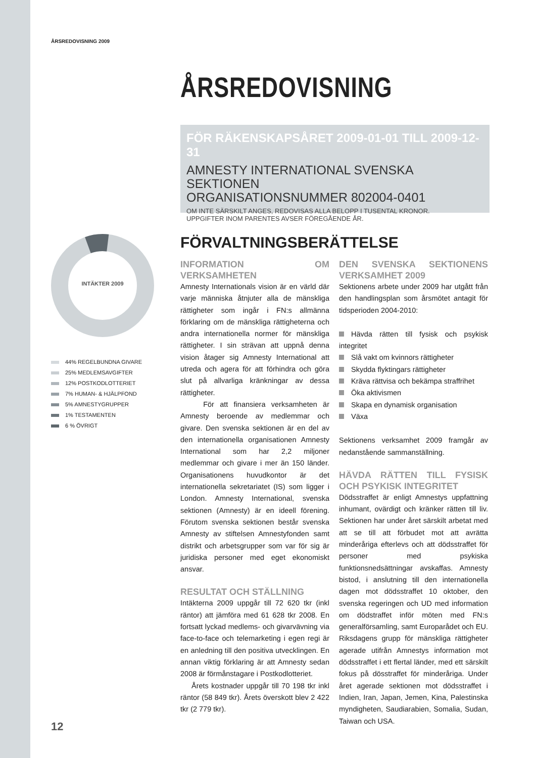ÅRSREDOVISNING 2009
ÅRSREDOVISNING
FÖR RÄKENSKAPSÅRET 2009-01-01 TILL 2009-12-31
AMNESTY INTERNATIONAL SVENSKA SEKTIONEN
ORGANISATIONSNUMMER 802004-0401
OM INTE SÄRSKILT ANGES, REDOVISAS ALLA BELOPP I TUSENTAL KRONOR.
UPPGIFTER INOM PARENTES AVSER FÖREGÅENDE ÅR.
INTÄKTER 2009
44% REGELBUNDNA GIVARE
25% MEDLEMSAVGIFTER
12% POSTKODLOTTERIET
7% HUMAN- & HJÄLPFOND
5% AMNESTYGRUPPER
1% TESTAMENTEN
6 % ÖVRIGT
FÖRVALTNINGSBERÄTTELSE
INFORMATION OM VERKSAMHETEN
Amnesty Internationals vision är en värld där varje människa åtnjuter alla de mänskliga rättigheter som ingår i FN:s allmänna förklaring om de mänskliga rättigheterna och andra internationella normer för mänskliga rättigheter. I sin strävan att uppnå denna vision åtager sig Amnesty International att utreda och agera för att förhindra och göra slut på allvarliga kränkningar av dessa rättigheter.
För att finansiera verksamheten är Amnesty beroende av medlemmar och givare. Den svenska sektionen är en del av den internationella organisationen Amnesty International som har 2,2 miljoner medlemmar och givare i mer än 150 länder. Organisationens huvudkontor är det internationella sekretariatet (IS) som ligger i London. Amnesty International, svenska sektionen (Amnesty) är en ideell förening. Förutom svenska sektionen består svenska Amnesty av stiftelsen Amnestyfonden samt distrikt och arbetsgrupper som var för sig är juridiska personer med eget ekonomiskt ansvar.
RESULTAT OCH STÄLLNING
Intäkterna 2009 uppgår till 72 620 tkr (inkl räntor) att jämföra med 61 628 tkr 2008. En fortsatt lyckad medlems- och givarvävning via face-to-face och telemarketing i egen regi är en anledning till den positiva utvecklingen. En annan viktig förklaring är att Amnesty sedan 2008 är förmånstagare i Postkodlotteriet.
Årets kostnader uppgår till 70 198 tkr inkl räntor (58 849 tkr). Årets överskott blev 2 422 tkr (2 779 tkr).
DEN SVENSKA SEKTIONENS VERKSAMHET 2009
Sektionens arbete under 2009 har utgått från den handlingsplan som årsmötet antagit för tidsperioden 2004-2010:
Hävda rätten till fysisk och psykisk integritet
Slå vakt om kvinnors rättigheter
Skydda flyktingars rättigheter
Kräva rättvisa och bekämpa straffrihet
Öka aktivismen
Skapa en dynamisk organisation
Växa
Sektionens verksamhet 2009 framgår av nedanstående sammanställning.
HÄVDA RÄTTEN TILL FYSISK OCH PSYKISK INTEGRITET
Dödsstraffet är enligt Amnestys uppfattning inhumant, ovärdigt och kränker rätten till liv. Sektionen har under året särskilt arbetat med att se till att förbudet mot att avrätta minderåriga efterlevs och att dödsstraffet för personer med psykiska funktionsnedsättningar avskaffas. Amnesty bistod, i anslutning till den internationella dagen mot dödsstraffet 10 oktober, den svenska regeringen och UD med information om dödstraffet inför möten med FN:s generalförsamling, samt Europarådet och EU. Riksdagens grupp för mänskliga rättigheter agerade utifrån Amnestys information mot dödsstraffet i ett flertal länder, med ett särskilt fokus på dösstraffet för minderåriga. Under året agerade sektionen mot dödsstraffet i Indien, Iran, Japan, Jemen, Kina, Palestinska myndigheten, Saudiarabien, Somalia, Sudan, Taiwan och USA.
12